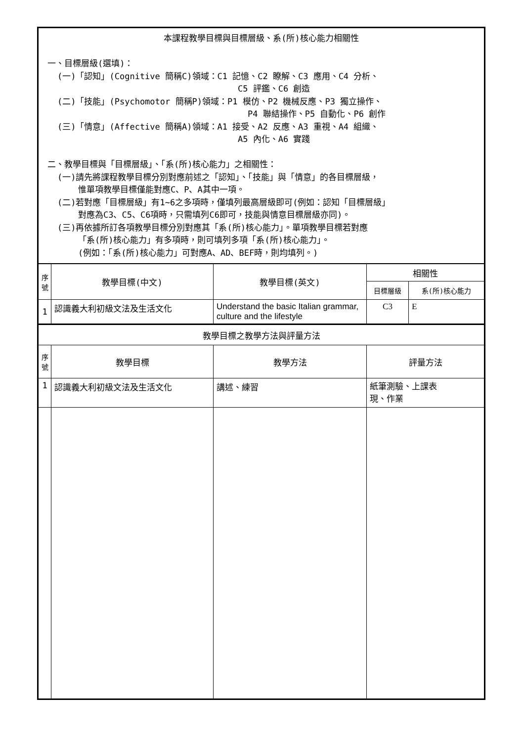| 本課程教學目標與目標層級、系(所)核心能力相關性 一、目標層級(選填)： (一)「認知」(Cognitive 簡稱C)領域：C1 記憶、C2 瞭解、C3 應用、C4 分析、 C5 評鑑、C6 創造 (二)「技能」(Psychomotor 簡稱P)領域：P1 模仿、P2 機械反應、P3 獨立操作、 P4 聯結操作、P5 自動化、P6 創作 (三)「情意」(Affective 簡稱A)領域：A1 接受、A2 反應、A3 重視、A4 組織、 A5 內化、A6 實踐 二、教學目標與「目標層級」、「系(所)核心能力」之相關性： (一)請先將課程教學目標分別對應前述之「認知」、「技能」與「情意」的各目標層級， 惟單項教學目標僅能對應C、P、A其中一項。 (二)若對應「目標層級」有1~6之多項時，僅填列最高層級即可(例如：認知「目標層級」 對應為C3、C5、C6項時，只需填列C6即可，技能與情意目標層級亦同)。 (三)再依據所訂各項教學目標分別對應其「系(所)核心能力」。單項教學目標若對應 「系(所)核心能力」有多項時，則可填列多項「系(所)核心能力」。 (例如：「系(所)核心能力」可對應A、AD、BEF時，則均填列。) | | | | |
| 序號 | 教學目標(中文) | 教學目標(英文) | 相關性 | |
| | | | 目標層級 | 系(所)核心能力 |
| 1 | 認識義大利初級文法及生活文化 | Understand the basic Italian grammar, culture and the lifestyle | C3 | E |
| 教學目標之教學方法與評量方法 | | | | |
| 序號 | 教學目標 | 教學方法 | 評量方法 | |
| 1 | 認識義大利初級文法及生活文化 | 講述、練習 | 紙筆測驗、上課表 現、作業 | |